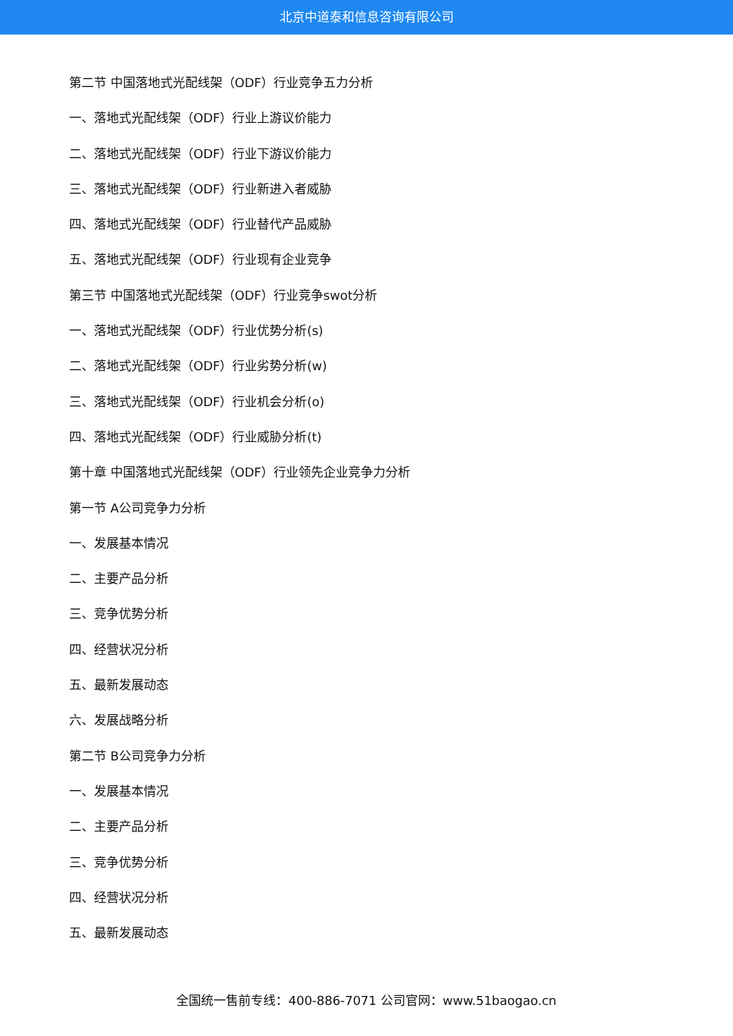北京中道泰和信息咨询有限公司
第二节 中国落地式光配线架（ODF）行业竞争五力分析
一、落地式光配线架（ODF）行业上游议价能力
二、落地式光配线架（ODF）行业下游议价能力
三、落地式光配线架（ODF）行业新进入者威胁
四、落地式光配线架（ODF）行业替代产品威胁
五、落地式光配线架（ODF）行业现有企业竞争
第三节 中国落地式光配线架（ODF）行业竞争swot分析
一、落地式光配线架（ODF）行业优势分析(s)
二、落地式光配线架（ODF）行业劣势分析(w)
三、落地式光配线架（ODF）行业机会分析(o)
四、落地式光配线架（ODF）行业威胁分析(t)
第十章 中国落地式光配线架（ODF）行业领先企业竞争力分析
第一节 A公司竞争力分析
一、发展基本情况
二、主要产品分析
三、竞争优势分析
四、经营状况分析
五、最新发展动态
六、发展战略分析
第二节 B公司竞争力分析
一、发展基本情况
二、主要产品分析
三、竞争优势分析
四、经营状况分析
五、最新发展动态
全国统一售前专线：400-886-7071 公司官网：www.51baogao.cn